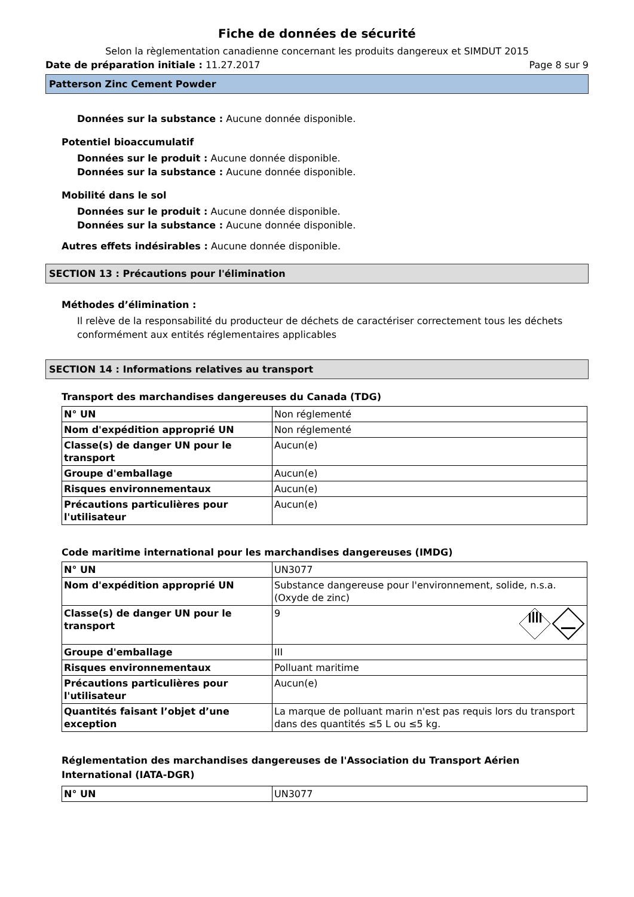Fiche de données de sécurité
Selon la règlementation canadienne concernant les produits dangereux et SIMDUT 2015
Date de préparation initiale : 11.27.2017 Page 8 sur 9
Patterson Zinc Cement Powder
Données sur la substance : Aucune donnée disponible.
Potentiel bioaccumulatif
Données sur le produit : Aucune donnée disponible.
Données sur la substance : Aucune donnée disponible.
Mobilité dans le sol
Données sur le produit : Aucune donnée disponible.
Données sur la substance : Aucune donnée disponible.
Autres effets indésirables : Aucune donnée disponible.
SECTION 13 : Précautions pour l'élimination
Méthodes d’élimination :
Il relève de la responsabilité du producteur de déchets de caractériser correctement tous les déchets conformément aux entités réglementaires applicables
SECTION 14 : Informations relatives au transport
Transport des marchandises dangereuses du Canada (TDG)
| N° UN | Non réglementé |
| Nom d'expédition approprié UN | Non réglementé |
| Classe(s) de danger UN pour le transport | Aucun(e) |
| Groupe d'emballage | Aucun(e) |
| Risques environnementaux | Aucun(e) |
| Précautions particulières pour l'utilisateur | Aucun(e) |
Code maritime international pour les marchandises dangereuses (IMDG)
| N° UN | UN3077 |
| Nom d'expédition approprié UN | Substance dangereuse pour l'environnement, solide, n.s.a. (Oxyde de zinc) |
| Classe(s) de danger UN pour le transport | 9 |
| Groupe d'emballage | III |
| Risques environnementaux | Polluant maritime |
| Précautions particulières pour l'utilisateur | Aucun(e) |
| Quantités faisant l’objet d’une exception | La marque de polluant marin n'est pas requis lors du transport dans des quantités ≤5 L ou ≤5 kg. |
Réglementation des marchandises dangereuses de l'Association du Transport Aérien International (IATA-DGR)
| N° UN | UN3077 |